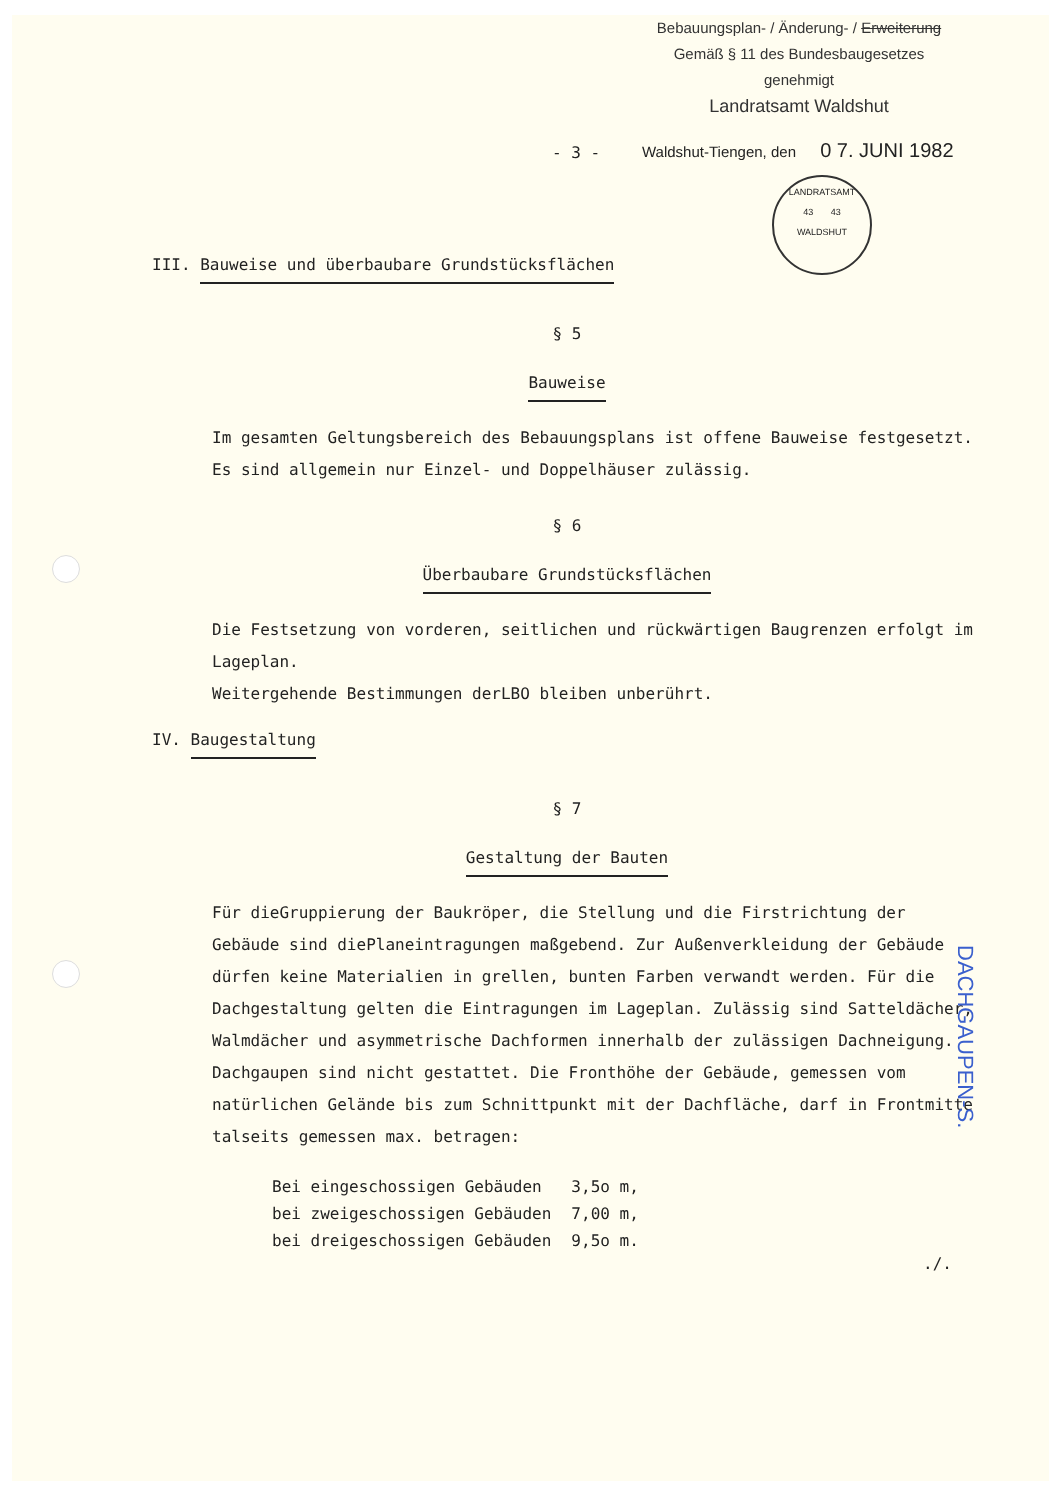Bebauungsplan- / Änderung- / Erweiterung
Gemäß § 11 des Bundesbaugesetzes
genehmigt
Landratsamt Waldshut
- 3 -
Waldshut-Tiengen, den 0 7. JUNI 1982
LANDRATSAMT
43 43
WALDSHUT
III. Bauweise und überbaubare Grundstücksflächen
§ 5
Bauweise
Im gesamten Geltungsbereich des Bebauungsplans ist offene Bauweise festgesetzt. Es sind allgemein nur Einzel- und Doppelhäuser zulässig.
§ 6
Überbaubare Grundstücksflächen
Die Festsetzung von vorderen, seitlichen und rückwärtigen Baugrenzen erfolgt im Lageplan.
Weitergehende Bestimmungen derLBO bleiben unberührt.
IV. Baugestaltung
§ 7
Gestaltung der Bauten
Für dieGruppierung der Baukröper, die Stellung und die Firstrichtung der Gebäude sind diePlaneintragungen maßgebend. Zur Außenverkleidung der Gebäude dürfen keine Materialien in grellen, bunten Farben verwandt werden. Für die Dachgestaltung gelten die Eintragungen im Lageplan. Zulässig sind Satteldächer, Walmdächer und asymmetrische Dachformen innerhalb der zulässigen Dachneigung. Dachgaupen sind nicht gestattet. Die Fronthöhe der Gebäude, gemessen vom natürlichen Gelände bis zum Schnittpunkt mit der Dachfläche, darf in Frontmitte talseits gemessen max. betragen:
| Bei eingeschossigen Gebäuden | 3,5o m, |
| bei zweigeschossigen Gebäuden | 7,00 m, |
| bei dreigeschossigen Gebäuden | 9,5o m. |
./.
DACHGAUPEN-S.